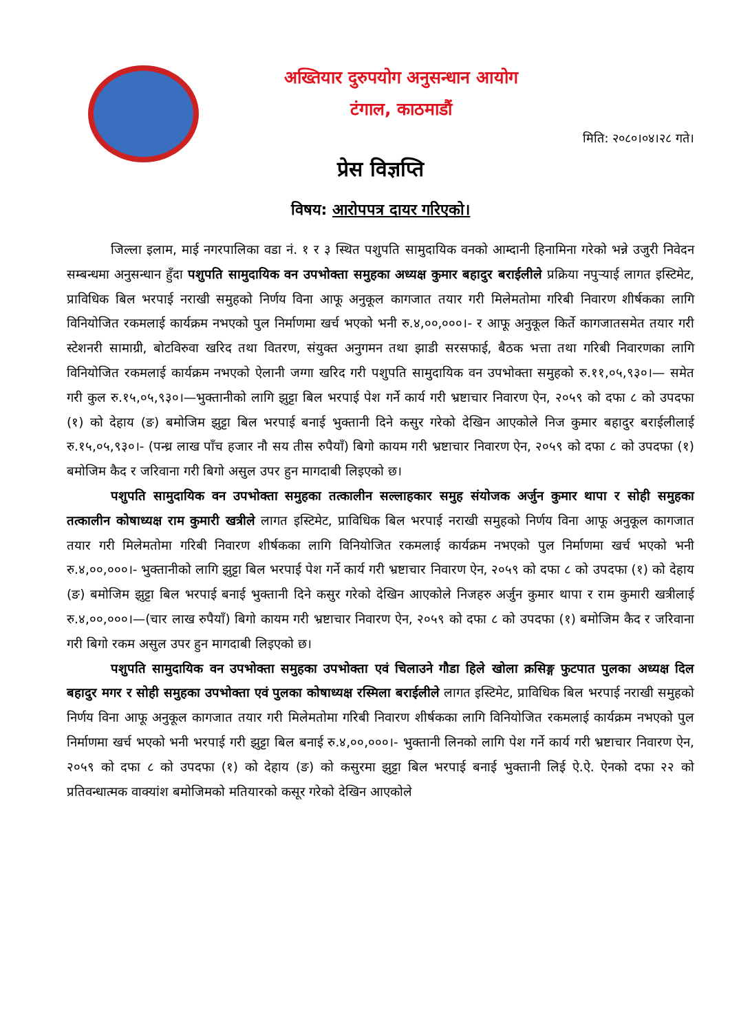अख्तियार दुरुपयोग अनुसन्धान आयोग
टंगाल, काठमाडौं
मिति: २०८०।०४।२८ गते।
प्रेस विज्ञप्ति
विषय: आरोपपत्र दायर गरिएको।
जिल्ला इलाम, माई नगरपालिका वडा नं. १ र ३ स्थित पशुपति सामुदायिक वनको आम्दानी हिनामिना गरेको भन्ने उजुरी निवेदन सम्बन्धमा अनुसन्धान हुँदा पशुपति सामुदायिक वन उपभोक्ता समुहका अध्यक्ष कुमार बहादुर बराईलीले प्रक्रिया नपुऱ्याई लागत इस्टिमेट, प्राविधिक बिल भरपाई नराखी समुहको निर्णय विना आफू अनुकूल कागजात तयार गरी मिलेमतोमा गरिबी निवारण शीर्षकका लागि विनियोजित रकमलाई कार्यक्रम नभएको पुल निर्माणमा खर्च भएको भनी रु.४,००,०००।- र आफू अनुकूल किर्ते कागजातसमेत तयार गरी स्टेशनरी सामाग्री, बोटविरुवा खरिद तथा वितरण, संयुक्त अनुगमन तथा झाडी सरसफाई, बैठक भत्ता तथा गरिबी निवारणका लागि विनियोजित रकमलाई कार्यक्रम नभएको ऐलानी जग्गा खरिद गरी पशुपति सामुदायिक वन उपभोक्ता समुहको रु.११,०५,९३०।— समेत गरी कुल रु.१५,०५,९३०।—भुक्तानीको लागि झुट्टा बिल भरपाई पेश गर्ने कार्य गरी भ्रष्टाचार निवारण ऐन, २०५९ को दफा ८ को उपदफा (१) को देहाय (ङ) बमोजिम झुट्टा बिल भरपाई बनाई भुक्तानी दिने कसुर गरेको देखिन आएकोले निज कुमार बहादुर बराईलीलाई रु.१५,०५,९३०।- (पन्ध्र लाख पाँच हजार नौ सय तीस रुपैयाँ) बिगो कायम गरी भ्रष्टाचार निवारण ऐन, २०५९ को दफा ८ को उपदफा (१) बमोजिम कैद र जरिवाना गरी बिगो असुल उपर हुन मागदाबी लिइएको छ।
पशुपति सामुदायिक वन उपभोक्ता समुहका तत्कालीन सल्लाहकार समुह संयोजक अर्जुन कुमार थापा र सोही समुहका तत्कालीन कोषाध्यक्ष राम कुमारी खत्रीले लागत इस्टिमेट, प्राविधिक बिल भरपाई नराखी समुहको निर्णय विना आफू अनुकूल कागजात तयार गरी मिलेमतोमा गरिबी निवारण शीर्षकका लागि विनियोजित रकमलाई कार्यक्रम नभएको पुल निर्माणमा खर्च भएको भनी रु.४,००,०००।- भुक्तानीको लागि झुट्टा बिल भरपाई पेश गर्ने कार्य गरी भ्रष्टाचार निवारण ऐन, २०५९ को दफा ८ को उपदफा (१) को देहाय (ङ) बमोजिम झुट्टा बिल भरपाई बनाई भुक्तानी दिने कसुर गरेको देखिन आएकोले निजहरु अर्जुन कुमार थापा र राम कुमारी खत्रीलाई रु.४,००,०००।—(चार लाख रुपैयाँ) बिगो कायम गरी भ्रष्टाचार निवारण ऐन, २०५९ को दफा ८ को उपदफा (१) बमोजिम कैद र जरिवाना गरी बिगो रकम असुल उपर हुन मागदाबी लिइएको छ।
पशुपति सामुदायिक वन उपभोक्ता समुहका उपभोक्ता एवं चिलाउने गौडा हिले खोला क्रसिङ्ग फुटपात पुलका अध्यक्ष दिल बहादुर मगर र सोही समुहका उपभोक्ता एवं पुलका कोषाध्यक्ष रस्मिला बराईलीले लागत इस्टिमेट, प्राविधिक बिल भरपाई नराखी समुहको निर्णय विना आफू अनुकूल कागजात तयार गरी मिलेमतोमा गरिबी निवारण शीर्षकका लागि विनियोजित रकमलाई कार्यक्रम नभएको पुल निर्माणमा खर्च भएको भनी भरपाई गरी झुट्टा बिल बनाई रु.४,००,०००।- भुक्तानी लिनको लागि पेश गर्ने कार्य गरी भ्रष्टाचार निवारण ऐन, २०५९ को दफा ८ को उपदफा (१) को देहाय (ङ) को कसुरमा झुट्टा बिल भरपाई बनाई भुक्तानी लिई ऐ.ऐ. ऐनको दफा २२ को प्रतिवन्धात्मक वाक्यांश बमोजिमको मतियारको कसूर गरेको देखिन आएकोले